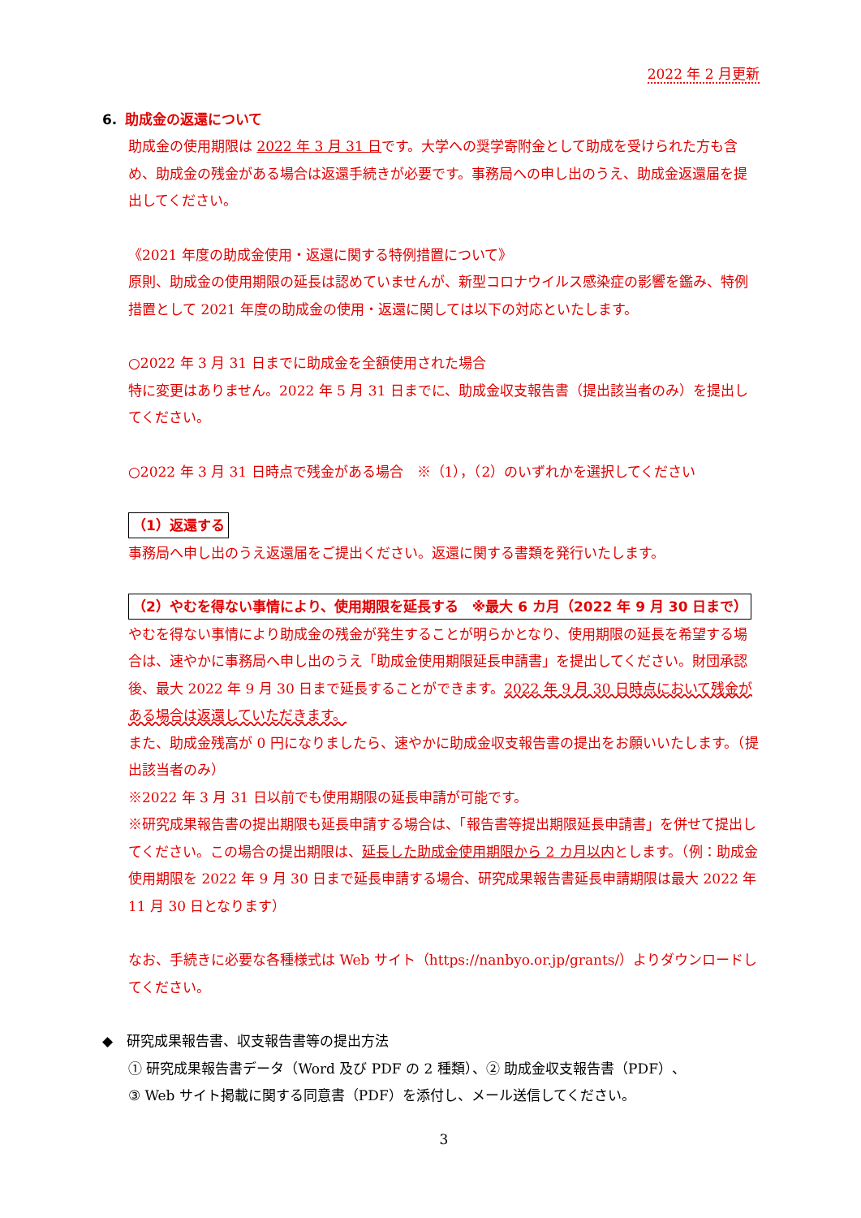2022 年 2 月更新
6. 助成金の返還について
助成金の使用期限は 2022 年 3 月 31 日です。大学への奨学寄附金として助成を受けられた方も含め、助成金の残金がある場合は返還手続きが必要です。事務局への申し出のうえ、助成金返還届を提出してください。
《2021 年度の助成金使用・返還に関する特例措置について》
原則、助成金の使用期限の延長は認めていませんが、新型コロナウイルス感染症の影響を鑑み、特例措置として 2021 年度の助成金の使用・返還に関しては以下の対応といたします。
○2022 年 3 月 31 日までに助成金を全額使用された場合
特に変更はありません。2022 年 5 月 31 日までに、助成金収支報告書（提出該当者のみ）を提出してください。
○2022 年 3 月 31 日時点で残金がある場合　※（1），（2）のいずれかを選択してください
（1）返還する
事務局へ申し出のうえ返還届をご提出ください。返還に関する書類を発行いたします。
（2）やむを得ない事情により、使用期限を延長する　※最大 6 カ月（2022 年 9 月 30 日まで）
やむを得ない事情により助成金の残金が発生することが明らかとなり、使用期限の延長を希望する場合は、速やかに事務局へ申し出のうえ「助成金使用期限延長申請書」を提出してください。財団承認後、最大 2022 年 9 月 30 日まで延長することができます。2022 年 9 月 30 日時点において残金がある場合は返還していただきます。
また、助成金残高が 0 円になりましたら、速やかに助成金収支報告書の提出をお願いいたします。（提出該当者のみ）
※2022 年 3 月 31 日以前でも使用期限の延長申請が可能です。
※研究成果報告書の提出期限も延長申請する場合は、「報告書等提出期限延長申請書」を併せて提出してください。この場合の提出期限は、延長した助成金使用期限から 2 カ月以内とします。（例：助成金使用期限を 2022 年 9 月 30 日まで延長申請する場合、研究成果報告書延長申請期限は最大 2022 年 11 月 30 日となります）
なお、手続きに必要な各種様式は Web サイト（https://nanbyo.or.jp/grants/）よりダウンロードしてください。
◆　研究成果報告書、収支報告書等の提出方法
① 研究成果報告書データ（Word 及び PDF の 2 種類）、② 助成金収支報告書（PDF）、
③ Web サイト掲載に関する同意書（PDF）を添付し、メール送信してください。
3